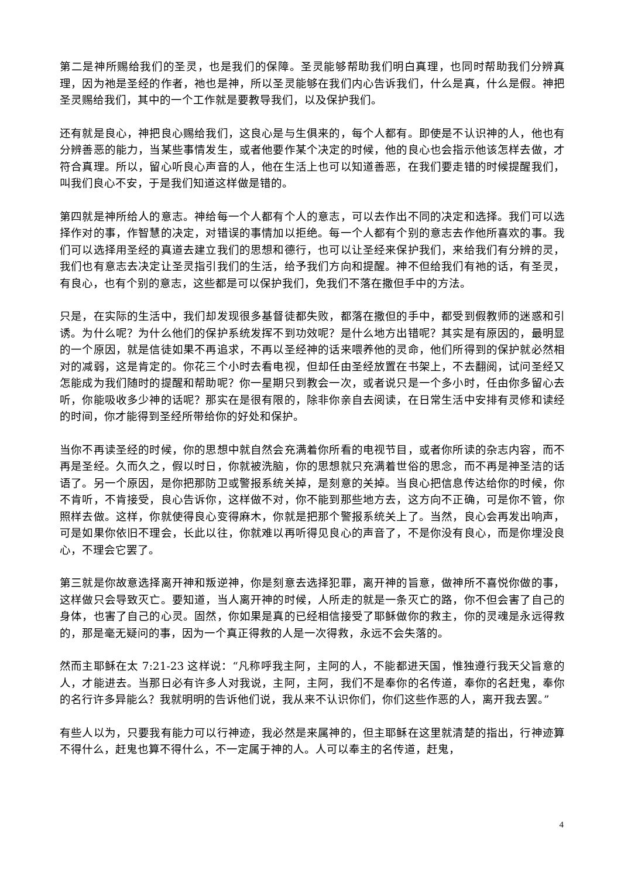第二是神所赐给我们的圣灵，也是我们的保障。圣灵能够帮助我们明白真理，也同时帮助我们分辨真理，因为祂是圣经的作者，祂也是神，所以圣灵能够在我们内心告诉我们，什么是真，什么是假。神把圣灵赐给我们，其中的一个工作就是要教导我们，以及保护我们。
还有就是良心，神把良心赐给我们，这良心是与生俱来的，每个人都有。即使是不认识神的人，他也有分辨善恶的能力，当某些事情发生，或者他要作某个决定的时候，他的良心也会指示他该怎样去做，才符合真理。所以，留心听良心声音的人，他在生活上也可以知道善恶，在我们要走错的时候提醒我们，叫我们良心不安，于是我们知道这样做是错的。
第四就是神所给人的意志。神给每一个人都有个人的意志，可以去作出不同的决定和选择。我们可以选择作对的事，作智慧的决定，对错误的事情加以拒绝。每一个人都有个别的意志去作他所喜欢的事。我们可以选择用圣经的真道去建立我们的思想和德行，也可以让圣经来保护我们，来给我们有分辨的灵，我们也有意志去决定让圣灵指引我们的生活，给予我们方向和提醒。神不但给我们有祂的话，有圣灵，有良心，也有个别的意志，这些都是可以保护我们，免我们不落在撒但手中的方法。
只是，在实际的生活中，我们却发现很多基督徒都失败，都落在撒但的手中，都受到假教师的迷惑和引诱。为什么呢？为什么他们的保护系统发挥不到功效呢？是什么地方出错呢？其实是有原因的，最明显的一个原因，就是信徒如果不再追求，不再以圣经神的话来喂养他的灵命，他们所得到的保护就必然相对的减弱，这是肯定的。你花三个小时去看电视，但却任由圣经放置在书架上，不去翻阅，试问圣经又怎能成为我们随时的提醒和帮助呢？你一星期只到教会一次，或者说只是一个多小时，任由你多留心去听，你能吸收多少神的话呢？那实在是很有限的，除非你亲自去阅读，在日常生活中安排有灵修和读经的时间，你才能得到圣经所带给你的好处和保护。
当你不再读圣经的时候，你的思想中就自然会充满着你所看的电视节目，或者你所读的杂志内容，而不再是圣经。久而久之，假以时日，你就被洗脑，你的思想就只充满着世俗的思念，而不再是神圣洁的话语了。另一个原因，是你把那防卫或警报系统关掉，是刻意的关掉。当良心把信息传达给你的时候，你不肯听，不肯接受，良心告诉你，这样做不对，你不能到那些地方去，这方向不正确，可是你不管，你照样去做。这样，你就使得良心变得麻木，你就是把那个警报系统关上了。当然，良心会再发出响声，可是如果你依旧不理会，长此以往，你就难以再听得见良心的声音了，不是你没有良心，而是你埋没良心，不理会它罢了。
第三就是你故意选择离开神和叛逆神，你是刻意去选择犯罪，离开神的旨意，做神所不喜悦你做的事，这样做只会导致灭亡。要知道，当人离开神的时候，人所走的就是一条灭亡的路，你不但会害了自己的身体，也害了自己的心灵。固然，你如果是真的已经相信接受了耶稣做你的救主，你的灵魂是永远得救的，那是毫无疑问的事，因为一个真正得救的人是一次得救，永远不会失落的。
然而主耶稣在太 7:21-23 这样说：“凡称呼我主阿，主阿的人，不能都进天国，惟独遵行我天父旨意的人，才能进去。当那日必有许多人对我说，主阿，主阿，我们不是奉你的名传道，奉你的名赶鬼，奉你的名行许多异能么？我就明明的告诉他们说，我从来不认识你们，你们这些作恶的人，离开我去罢。”
有些人以为，只要我有能力可以行神迹，我必然是来属神的，但主耶稣在这里就清楚的指出，行神迹算不得什么，赶鬼也算不得什么，不一定属于神的人。人可以奉主的名传道，赶鬼，
4